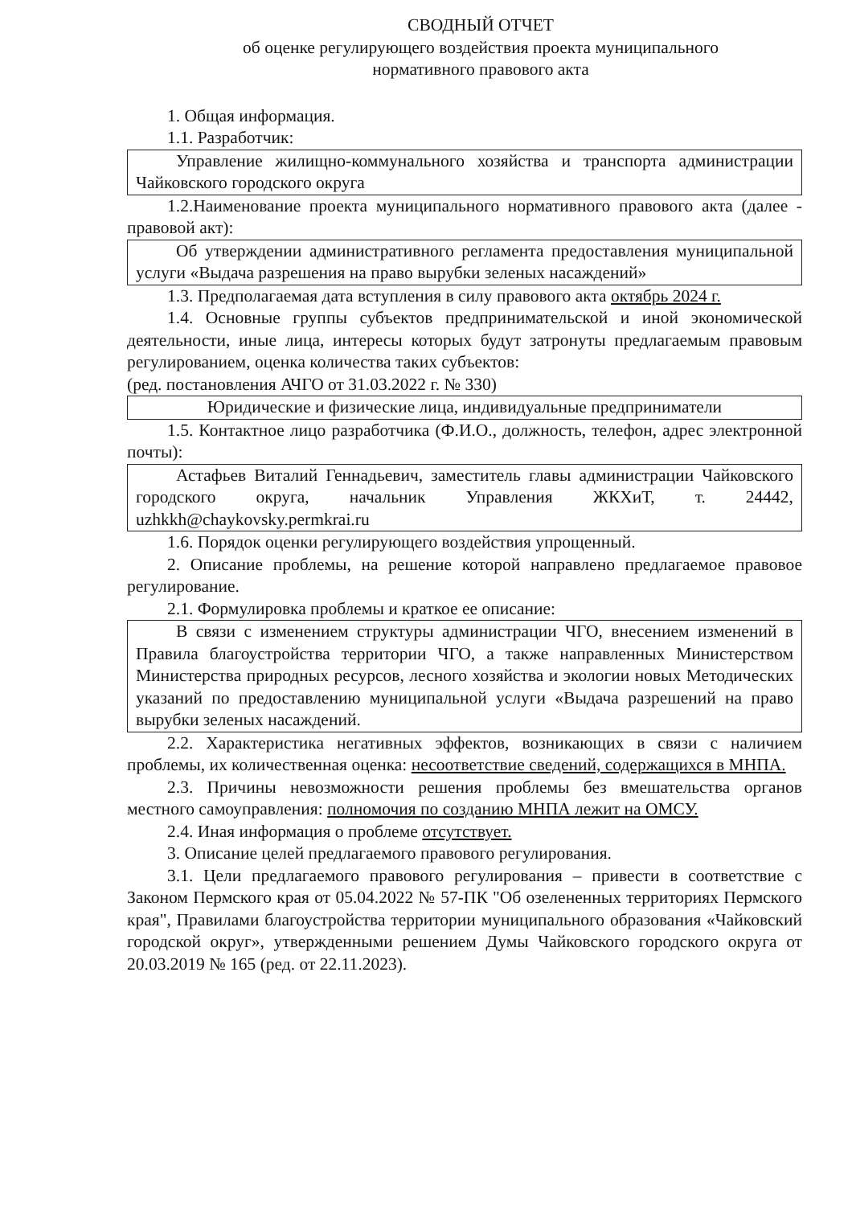СВОДНЫЙ ОТЧЕТ
об оценке регулирующего воздействия проекта муниципального
нормативного правового акта
1. Общая информация.
1.1. Разработчик:
Управление жилищно-коммунального хозяйства и транспорта администрации Чайковского городского округа
1.2.Наименование проекта муниципального нормативного правового акта (далее - правовой акт):
Об утверждении административного регламента предоставления муниципальной услуги «Выдача разрешения на право вырубки зеленых насаждений»
1.3. Предполагаемая дата вступления в силу правового акта октябрь 2024 г.
1.4. Основные группы субъектов предпринимательской и иной экономической деятельности, иные лица, интересы которых будут затронуты предлагаемым правовым регулированием, оценка количества таких субъектов:
(ред. постановления АЧГО от 31.03.2022 г. № 330)
Юридические и физические лица, индивидуальные предприниматели
1.5. Контактное лицо разработчика (Ф.И.О., должность, телефон, адрес электронной почты):
Астафьев Виталий Геннадьевич, заместитель главы администрации Чайковского городского округа, начальник Управления ЖКХиТ, т. 24442, uzhkkh@chaykovsky.permkrai.ru
1.6. Порядок оценки регулирующего воздействия упрощенный.
2. Описание проблемы, на решение которой направлено предлагаемое правовое регулирование.
2.1. Формулировка проблемы и краткое ее описание:
В связи с изменением структуры администрации ЧГО, внесением изменений в Правила благоустройства территории ЧГО, а также направленных Министерством Министерства природных ресурсов, лесного хозяйства и экологии новых Методических указаний по предоставлению муниципальной услуги «Выдача разрешений на право вырубки зеленых насаждений.
2.2. Характеристика негативных эффектов, возникающих в связи с наличием проблемы, их количественная оценка: несоответствие сведений, содержащихся в МНПА.
2.3. Причины невозможности решения проблемы без вмешательства органов местного самоуправления: полномочия по созданию МНПА лежит на ОМСУ.
2.4. Иная информация о проблеме отсутствует.
3. Описание целей предлагаемого правового регулирования.
3.1. Цели предлагаемого правового регулирования – привести в соответствие с Законом Пермского края от 05.04.2022 № 57-ПК "Об озелененных территориях Пермского края", Правилами благоустройства территории муниципального образования «Чайковский городской округ», утвержденными решением Думы Чайковского городского округа от 20.03.2019 № 165 (ред. от 22.11.2023).